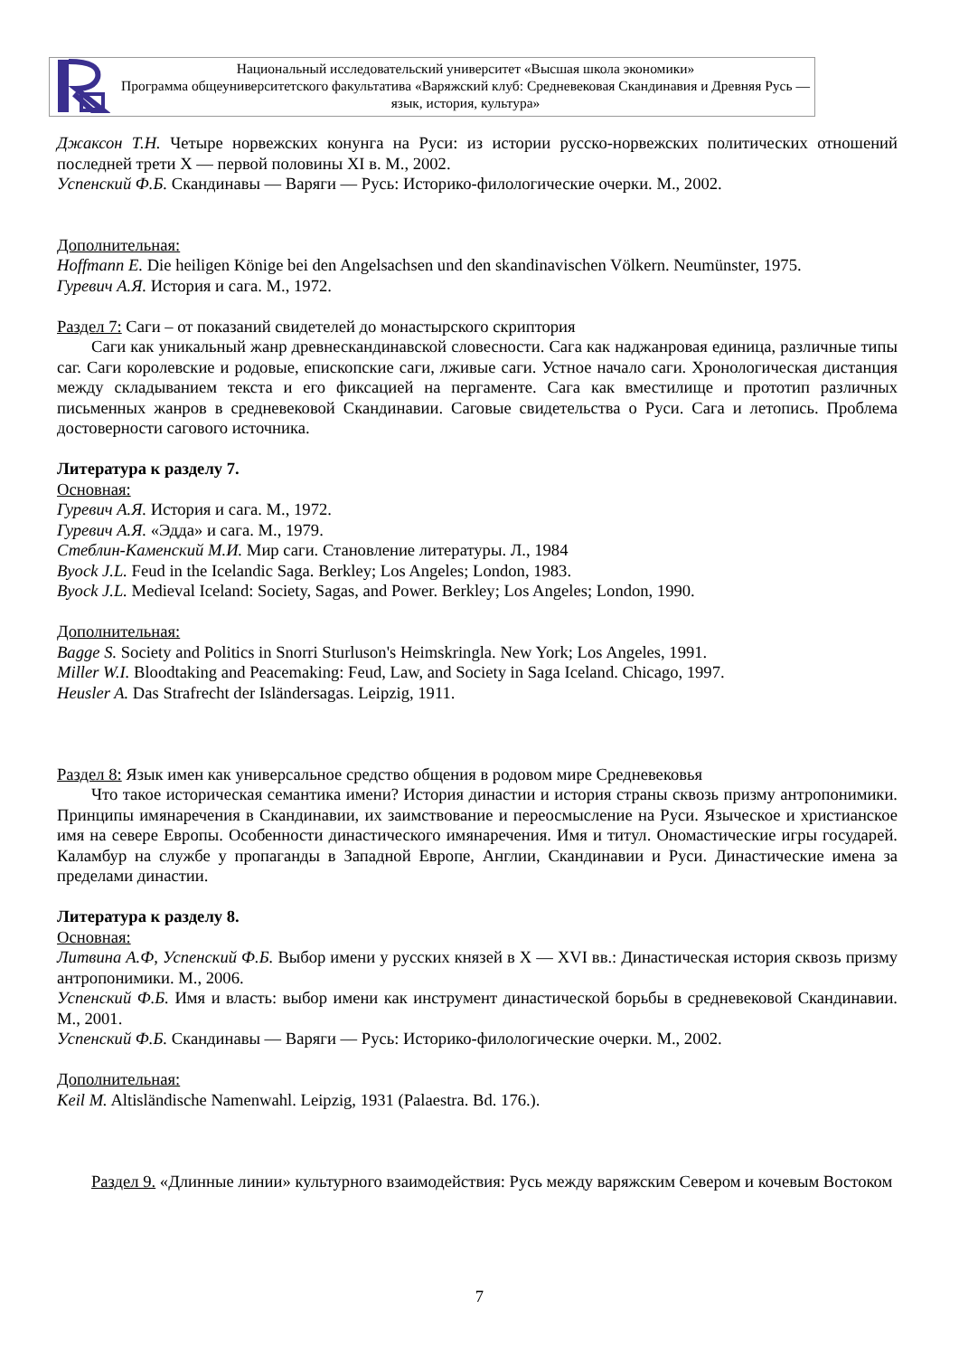Национальный исследовательский университет «Высшая школа экономики»
Программа общеуниверситетского факультатива «Варяжский клуб: Средневековая Скандинавия и Древняя Русь — язык, история, культура»
Джаксон Т.Н. Четыре норвежских конунга на Руси: из истории русско-норвежских политических отношений последней трети X — первой половины XI в. М., 2002.
Успенский Ф.Б. Скандинавы — Варяги — Русь: Историко-филологические очерки. М., 2002.
Дополнительная:
Hoffmann E. Die heiligen Könige bei den Angelsachsen und den skandinavischen Völkern. Neumünster, 1975.
Гуревич А.Я. История и сага. М., 1972.
Раздел 7: Саги – от показаний свидетелей до монастырского скриптория
Саги как уникальный жанр древнескандинавской словесности. Сага как наджанровая единица, различные типы саг. Саги королевские и родовые, епископские саги, лживые саги. Устное начало саги. Хронологическая дистанция между складыванием текста и его фиксацией на пергаменте. Сага как вместилище и прототип различных письменных жанров в средневековой Скандинавии. Саговые свидетельства о Руси. Сага и летопись. Проблема достоверности сагового источника.
Литература к разделу 7.
Основная:
Гуревич А.Я. История и сага. М., 1972.
Гуревич А.Я. «Эдда» и сага. М., 1979.
Стеблин-Каменский М.И. Мир саги. Становление литературы. Л., 1984
Byock J.L. Feud in the Icelandic Saga. Berkley; Los Angeles; London, 1983.
Byock J.L. Medieval Iceland: Society, Sagas, and Power. Berkley; Los Angeles; London, 1990.
Дополнительная:
Bagge S. Society and Politics in Snorri Sturluson's Heimskringla. New York; Los Angeles, 1991.
Miller W.I. Bloodtaking and Peacemaking: Feud, Law, and Society in Saga Iceland. Chicago, 1997.
Heusler A. Das Strafrecht der Isländersagas. Leipzig, 1911.
Раздел 8: Язык имен как универсальное средство общения в родовом мире Средневековья
Что такое историческая семантика имени? История династии и история страны сквозь призму антропонимики. Принципы имянаречения в Скандинавии, их заимствование и переосмысление на Руси. Языческое и христианское имя на севере Европы. Особенности династического имянаречения. Имя и титул. Ономастические игры государей. Каламбур на службе у пропаганды в Западной Европе, Англии, Скандинавии и Руси. Династические имена за пределами династии.
Литература к разделу 8.
Основная:
Литвина А.Ф, Успенский Ф.Б. Выбор имени у русских князей в X — XVI вв.: Династическая история сквозь призму антропонимики. М., 2006.
Успенский Ф.Б. Имя и власть: выбор имени как инструмент династической борьбы в средневековой Скандинавии. М., 2001.
Успенский Ф.Б. Скандинавы — Варяги — Русь: Историко-филологические очерки. М., 2002.
Дополнительная:
Keil M. Altisländische Namenwahl. Leipzig, 1931 (Palaestra. Bd. 176.).
Раздел 9. «Длинные линии» культурного взаимодействия: Русь между варяжским Севером и кочевым Востоком
7